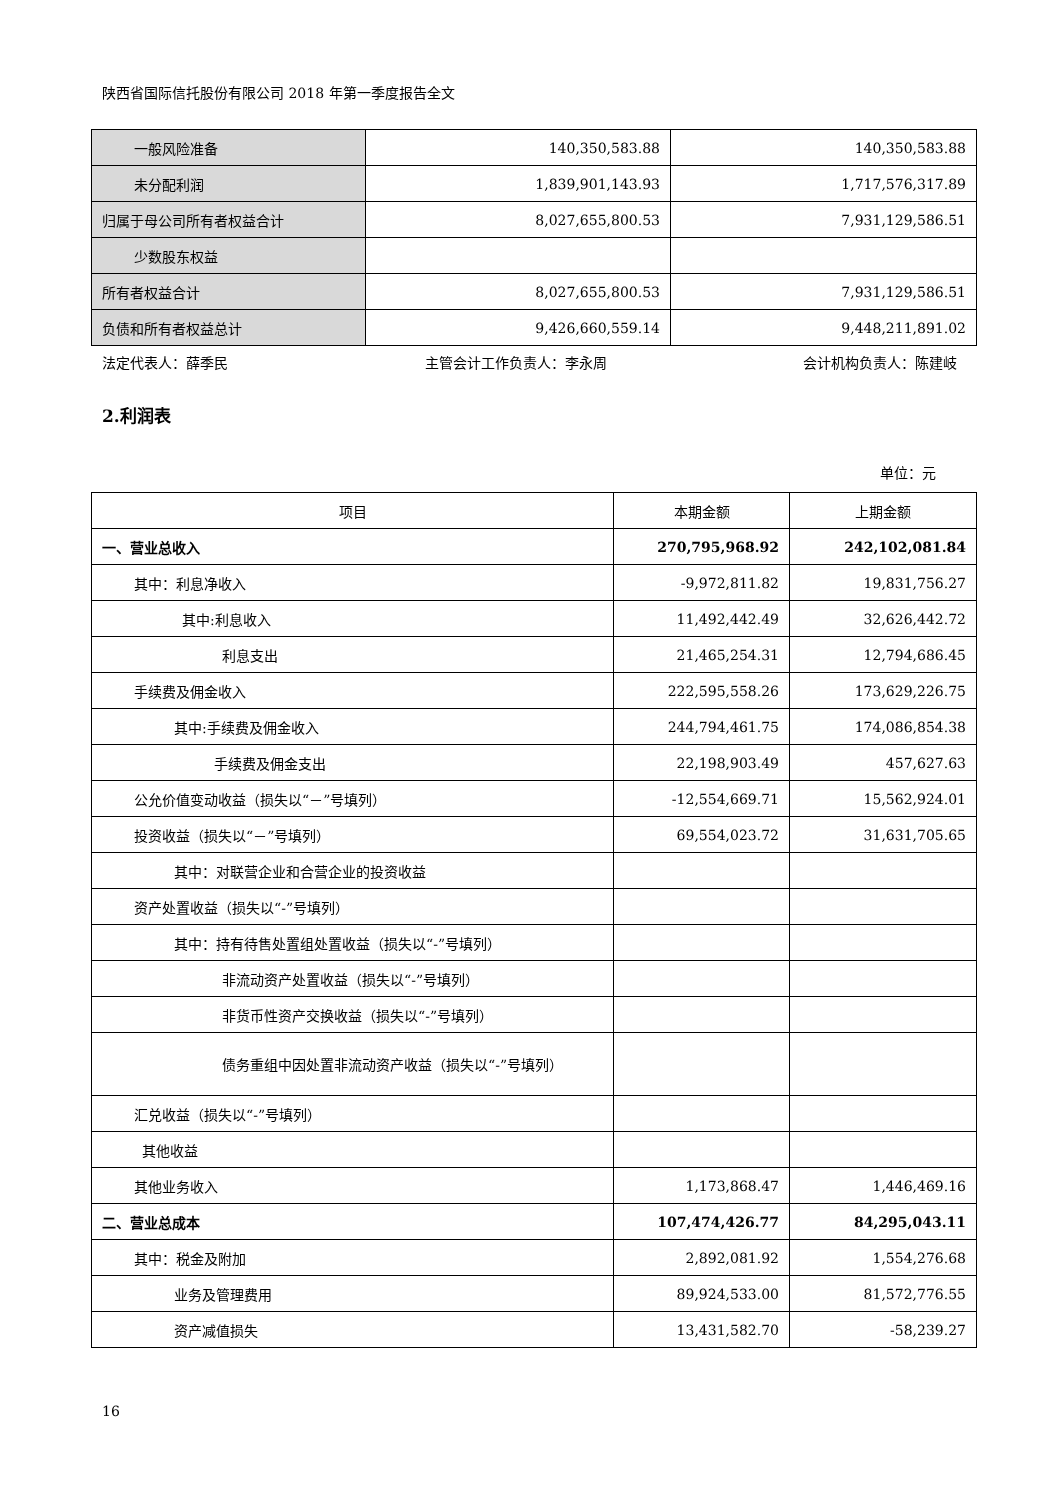陕西省国际信托股份有限公司 2018 年第一季度报告全文
| 一般风险准备 | 140,350,583.88 | 140,350,583.88 |
| 未分配利润 | 1,839,901,143.93 | 1,717,576,317.89 |
| 归属于母公司所有者权益合计 | 8,027,655,800.53 | 7,931,129,586.51 |
| 少数股东权益 | | |
| 所有者权益合计 | 8,027,655,800.53 | 7,931,129,586.51 |
| 负债和所有者权益总计 | 9,426,660,559.14 | 9,448,211,891.02 |
法定代表人：薛季民 主管会计工作负责人：李永周 会计机构负责人：陈建岐
2.利润表
单位：元
| 项目 | 本期金额 | 上期金额 |
| --- | --- | --- |
| 一、营业总收入 | 270,795,968.92 | 242,102,081.84 |
| 其中：利息净收入 | -9,972,811.82 | 19,831,756.27 |
| 其中:利息收入 | 11,492,442.49 | 32,626,442.72 |
| 利息支出 | 21,465,254.31 | 12,794,686.45 |
| 手续费及佣金收入 | 222,595,558.26 | 173,629,226.75 |
| 其中:手续费及佣金收入 | 244,794,461.75 | 174,086,854.38 |
| 手续费及佣金支出 | 22,198,903.49 | 457,627.63 |
| 公允价值变动收益（损失以“－”号填列） | -12,554,669.71 | 15,562,924.01 |
| 投资收益（损失以“－”号填列） | 69,554,023.72 | 31,631,705.65 |
| 其中：对联营企业和合营企业的投资收益 | | |
| 资产处置收益（损失以“-”号填列） | | |
| 其中：持有待售处置组处置收益（损失以“-”号填列） | | |
| 非流动资产处置收益（损失以“-”号填列） | | |
| 非货币性资产交换收益（损失以“-”号填列） | | |
| 债务重组中因处置非流动资产收益（损失以“-”号填列） | | |
| 汇兑收益（损失以“-”号填列） | | |
| 其他收益 | | |
| 其他业务收入 | 1,173,868.47 | 1,446,469.16 |
| 二、营业总成本 | 107,474,426.77 | 84,295,043.11 |
| 其中：税金及附加 | 2,892,081.92 | 1,554,276.68 |
| 业务及管理费用 | 89,924,533.00 | 81,572,776.55 |
| 资产减值损失 | 13,431,582.70 | -58,239.27 |
16